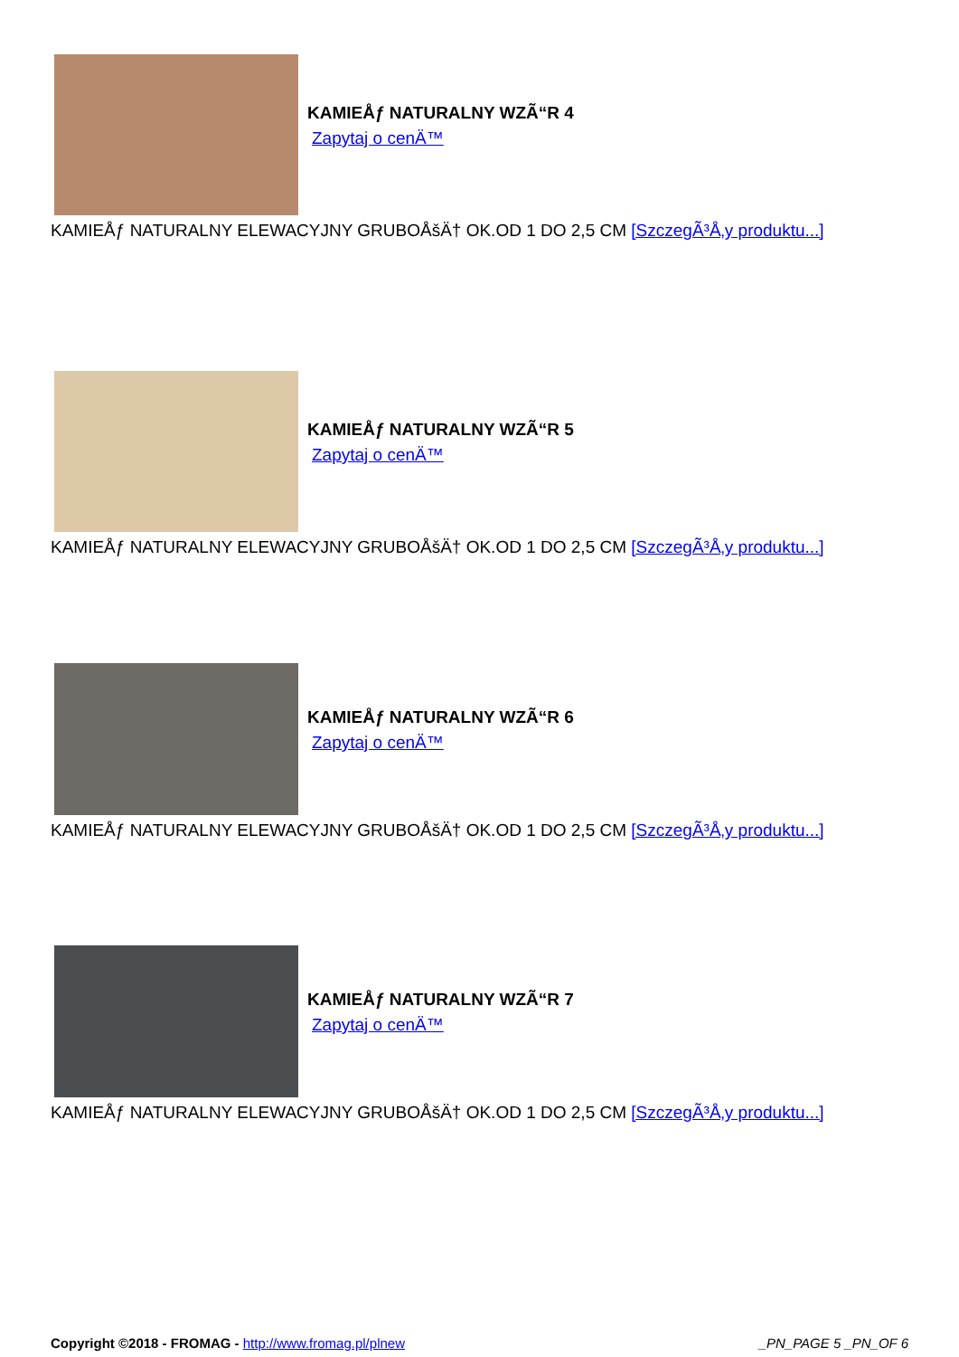KAMIEÅƒ NATURALNY WZÃ“R 4
Zapytaj o cenÄ™
KAMIEÅƒ NATURALNY ELEWACYJNY GRUBOÅšÄ† OK.OD 1 DO 2,5 CM [SzczegÃ³Å‚y produktu...]
KAMIEÅƒ NATURALNY WZÃ“R 5
Zapytaj o cenÄ™
KAMIEÅƒ NATURALNY ELEWACYJNY GRUBOÅšÄ† OK.OD 1 DO 2,5 CM [SzczegÃ³Å‚y produktu...]
KAMIEÅƒ NATURALNY WZÃ“R 6
Zapytaj o cenÄ™
KAMIEÅƒ NATURALNY ELEWACYJNY GRUBOÅšÄ† OK.OD 1 DO 2,5 CM [SzczegÃ³Å‚y produktu...]
KAMIEÅƒ NATURALNY WZÃ“R 7
Zapytaj o cenÄ™
KAMIEÅƒ NATURALNY ELEWACYJNY GRUBOÅšÄ† OK.OD 1 DO 2,5 CM [SzczegÃ³Å‚y produktu...]
Copyright ©2018 - FROMAG - http://www.fromag.pl/plnew _PN_PAGE 5 _PN_OF 6